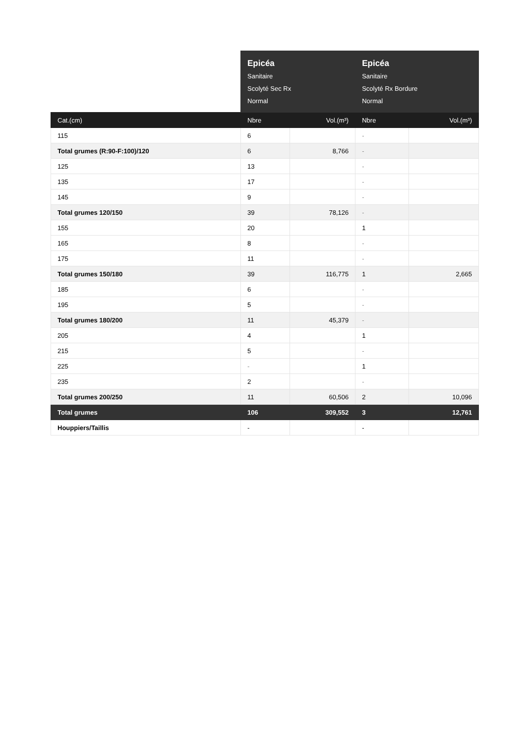| | Epicéa Sanitaire Scolyté Sec Rx Normal | | Epicéa Sanitaire Scolyté Rx Bordure Normal | |
| --- | --- | --- | --- | --- |
| Cat.(cm) | Nbre | Vol.(m³) | Nbre | Vol.(m³) |
| 115 | 6 | | - | |
| Total grumes (R:90-F:100)/120 | 6 | 8,766 | - | |
| 125 | 13 | | - | |
| 135 | 17 | | - | |
| 145 | 9 | | - | |
| Total grumes 120/150 | 39 | 78,126 | - | |
| 155 | 20 | | 1 | |
| 165 | 8 | | - | |
| 175 | 11 | | - | |
| Total grumes 150/180 | 39 | 116,775 | 1 | 2,665 |
| 185 | 6 | | - | |
| 195 | 5 | | - | |
| Total grumes 180/200 | 11 | 45,379 | - | |
| 205 | 4 | | 1 | |
| 215 | 5 | | - | |
| 225 | - | | 1 | |
| 235 | 2 | | - | |
| Total grumes 200/250 | 11 | 60,506 | 2 | 10,096 |
| Total grumes | 106 | 309,552 | 3 | 12,761 |
| Houppiers/Taillis | - | | - | |